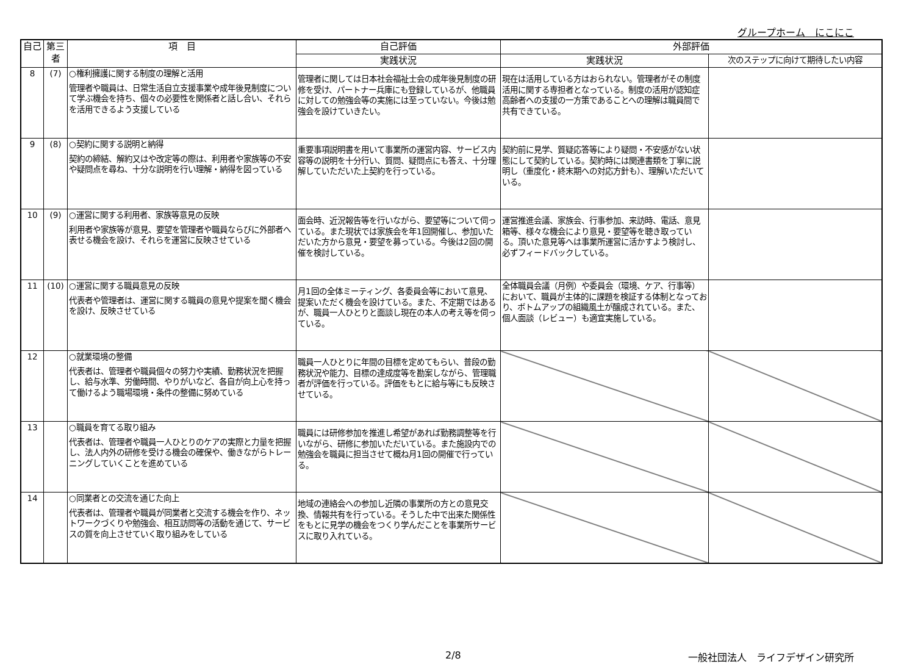グループホーム　にこにこ
| 自己 | 第三者 | 項 目 | 自己評価 | 外部評価 | |
| --- | --- | --- | --- | --- | --- |
| | | | 実践状況 | 実践状況 | 次のステップに向けて期待したい内容 |
| 8 | (7) | ○権利擁護に関する制度の理解と活用 管理者や職員は、日常生活自立支援事業や成年後見制度について学ぶ機会を持ち、個々の必要性を関係者と話し合い、それらを活用できるよう支援している | 管理者に関しては日本社会福祉士会の成年後見制度の研修を受け、パートナー兵庫にも登録しているが、他職員に対しての勉強会等の実施には至っていない。今後は勉強会を設けていきたい。 | 現在は活用している方はおられない。管理者がその制度活用に関する専担者となっている。制度の活用が認知症高齢者への支援の一方策であることへの理解は職員間で共有できている。 | |
| 9 | (8) | ○契約に関する説明と納得 契約の締結、解約又はや改定等の際は、利用者や家族等の不安や疑問点を尋ね、十分な説明を行い理解・納得を図っている | 重要事項説明書を用いて事業所の運営内容、サービス内容等の説明を十分行い、質問、疑問点にも答え、十分理解していただいた上契約を行っている。 | 契約前に見学、質疑応答等により疑問・不安感がない状態にして契約している。契約時には関連書類を丁寧に説明し（重度化・終末期への対応方針も）、理解いただいている。 | |
| 10 | (9) | ○運営に関する利用者、家族等意見の反映 利用者や家族等が意見、要望を管理者や職員ならびに外部者へ表せる機会を設け、それらを運営に反映させている | 面会時、近況報告等を行いながら、要望等について伺っている。また現状では家族会を年1回開催し、参加いただいた方から意見・要望を募っている。今後は2回の開催を検討している。 | 運営推進会議、家族会、行事参加、来訪時、電話、意見箱等、様々な機会により意見・要望等を聴き取っている。頂いた意見等へは事業所運営に活かすよう検討し、必ずフィードバックしている。 | |
| 11 | (10) | ○運営に関する職員意見の反映 代表者や管理者は、運営に関する職員の意見や提案を聞く機会を設け、反映させている | 月1回の全体ミーティング、各委員会等において意見、提案いただく機会を設けている。また、不定期ではあるが、職員一人ひとりと面談し現在の本人の考え等を伺っている。 | 全体職員会議（月例）や委員会（環境、ケア、行事等）において、職員が主体的に課題を検証する体制となっており、ボトムアップの組織風土が醸成されている。また、個人面談（レビュー）も適宜実施している。 | |
| 12 | | ○就業環境の整備 代表者は、管理者や職員個々の努力や実績、勤務状況を把握し、給与水準、労働時間、やりがいなど、各自が向上心を持って働けるよう職場環境・条件の整備に努めている | 職員一人ひとりに年間の目標を定めてもらい、普段の勤務状況や能力、目標の達成度等を勘案しながら、管理職者が評価を行っている。評価をもとに給与等にも反映させている。 | | |
| 13 | | ○職員を育てる取り組み 代表者は、管理者や職員一人ひとりのケアの実際と力量を把握し、法人内外の研修を受ける機会の確保や、働きながらトレーニングしていくことを進めている | 職員には研修参加を推進し希望があれば勤務調整等を行いながら、研修に参加いただいている。また施設内での勉強会を職員に担当させて概ね月1回の開催で行っている。 | | |
| 14 | | ○同業者との交流を通じた向上 代表者は、管理者や職員が同業者と交流する機会を作り、ネットワークづくりや勉強会、相互訪問等の活動を通じて、サービスの質を向上させていく取り組みをしている | 地域の連絡会への参加し近隣の事業所の方との意見交換、情報共有を行っている。そうした中で出来た関係性をもとに見学の機会をつくり学んだことを事業所サービスに取り入れている。 | | |
2/8 一般社団法人　ライフデザイン研究所